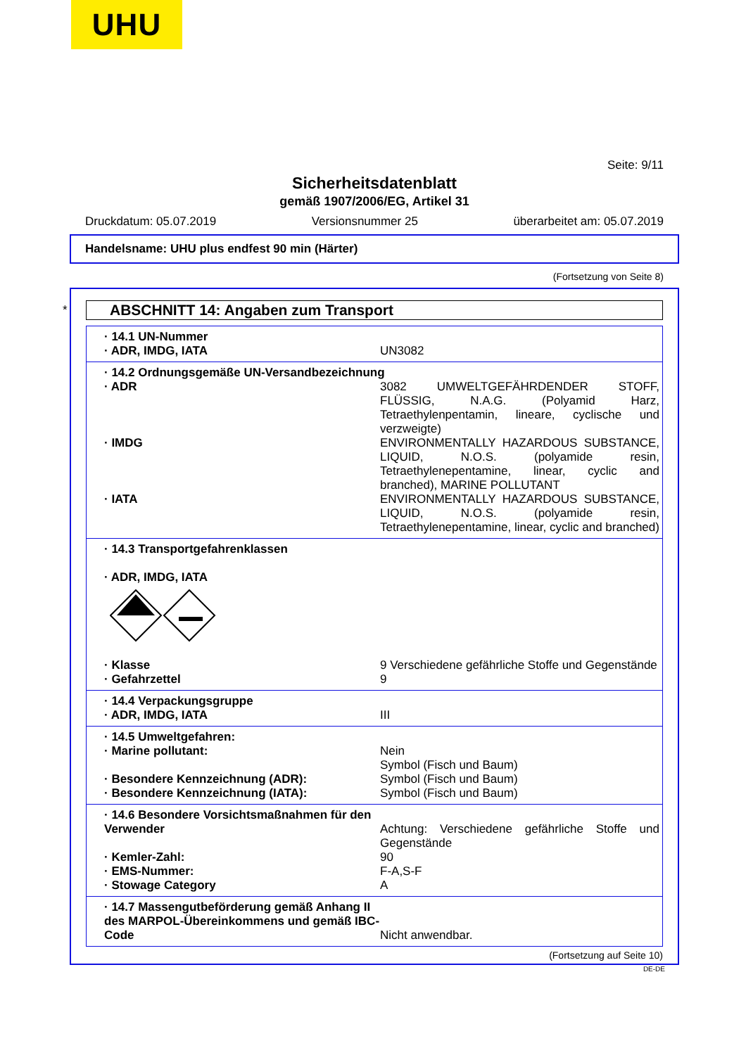UHU
Seite: 9/11
Sicherheitsdatenblatt
gemäß 1907/2006/EG, Artikel 31
Druckdatum: 05.07.2019 Versionsnummer 25 überarbeitet am: 05.07.2019
Handelsname: UHU plus endfest 90 min (Härter)
(Fortsetzung von Seite 8)
*
ABSCHNITT 14: Angaben zum Transport
· 14.1 UN-Nummer
· ADR, IMDG, IATA UN3082
· 14.2 Ordnungsgemäße UN-Versandbezeichnung
· ADR 3082 UMWELTGEFÄHRDENDER STOFF, FLÜSSIG, N.A.G. (Polyamid Harz, Tetraethylenpentamin, lineare, cyclische und verzweigte)
· IMDG ENVIRONMENTALLY HAZARDOUS SUBSTANCE, LIQUID, N.O.S. (polyamide resin, Tetraethylenepentamine, linear, cyclic and branched), MARINE POLLUTANT
· IATA ENVIRONMENTALLY HAZARDOUS SUBSTANCE, LIQUID, N.O.S. (polyamide resin, Tetraethylenepentamine, linear, cyclic and branched)
· 14.3 Transportgefahrenklassen
· ADR, IMDG, IATA
· Klasse 9 Verschiedene gefährliche Stoffe und Gegenstände
· Gefahrzettel 9
· 14.4 Verpackungsgruppe
· ADR, IMDG, IATA III
· 14.5 Umweltgefahren:
· Marine pollutant: Nein
Symbol (Fisch und Baum)
· Besondere Kennzeichnung (ADR): Symbol (Fisch und Baum)
· Besondere Kennzeichnung (IATA): Symbol (Fisch und Baum)
· 14.6 Besondere Vorsichtsmaßnahmen für den Verwender
Achtung: Verschiedene gefährliche Stoffe und Gegenstände
· Kemler-Zahl: 90
· EMS-Nummer: F-A,S-F
· Stowage Category A
· 14.7 Massengutbeförderung gemäß Anhang II des MARPOL-Übereinkommens und gemäß IBC-Code
Nicht anwendbar.
(Fortsetzung auf Seite 10)
DE-DE